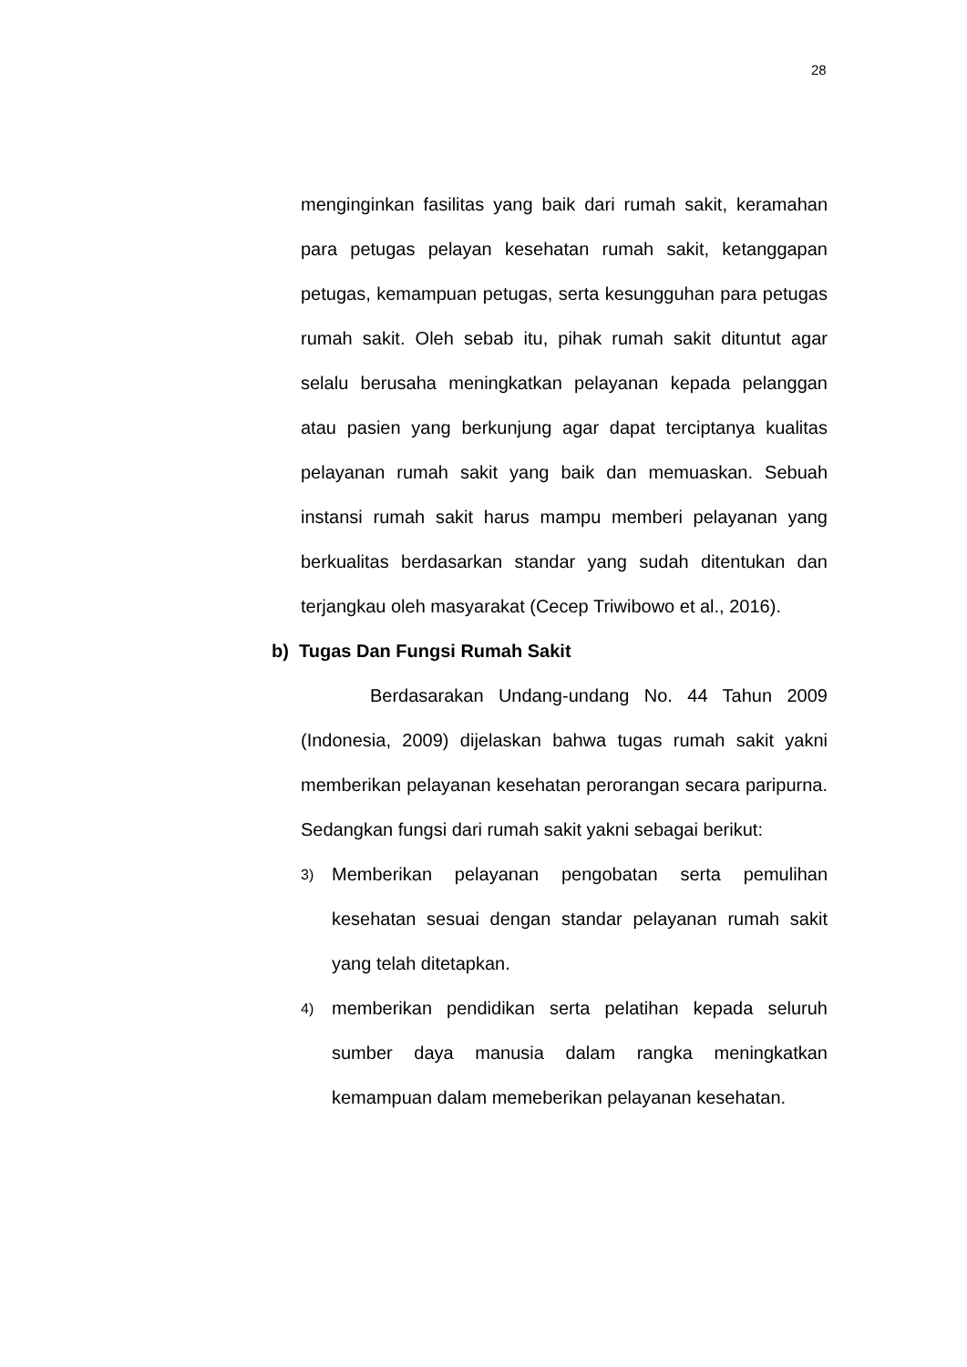28
menginginkan fasilitas yang baik dari rumah sakit, keramahan para petugas pelayan kesehatan rumah sakit, ketanggapan petugas, kemampuan petugas, serta kesungguhan para petugas rumah sakit. Oleh sebab itu, pihak rumah sakit dituntut agar selalu berusaha meningkatkan pelayanan kepada pelanggan atau pasien yang berkunjung agar dapat terciptanya kualitas pelayanan rumah sakit yang baik dan memuaskan. Sebuah instansi rumah sakit harus mampu memberi pelayanan yang berkualitas berdasarkan standar yang sudah ditentukan dan terjangkau oleh masyarakat (Cecep Triwibowo et al., 2016).
b) Tugas Dan Fungsi Rumah Sakit
Berdasarakan Undang-undang No. 44 Tahun 2009 (Indonesia, 2009) dijelaskan bahwa tugas rumah sakit yakni memberikan pelayanan kesehatan perorangan secara paripurna. Sedangkan fungsi dari rumah sakit yakni sebagai berikut:
3)
Memberikan pelayanan pengobatan serta pemulihan kesehatan sesuai dengan standar pelayanan rumah sakit yang telah ditetapkan.
4)
memberikan pendidikan serta pelatihan kepada seluruh sumber daya manusia dalam rangka meningkatkan kemampuan dalam memeberikan pelayanan kesehatan.